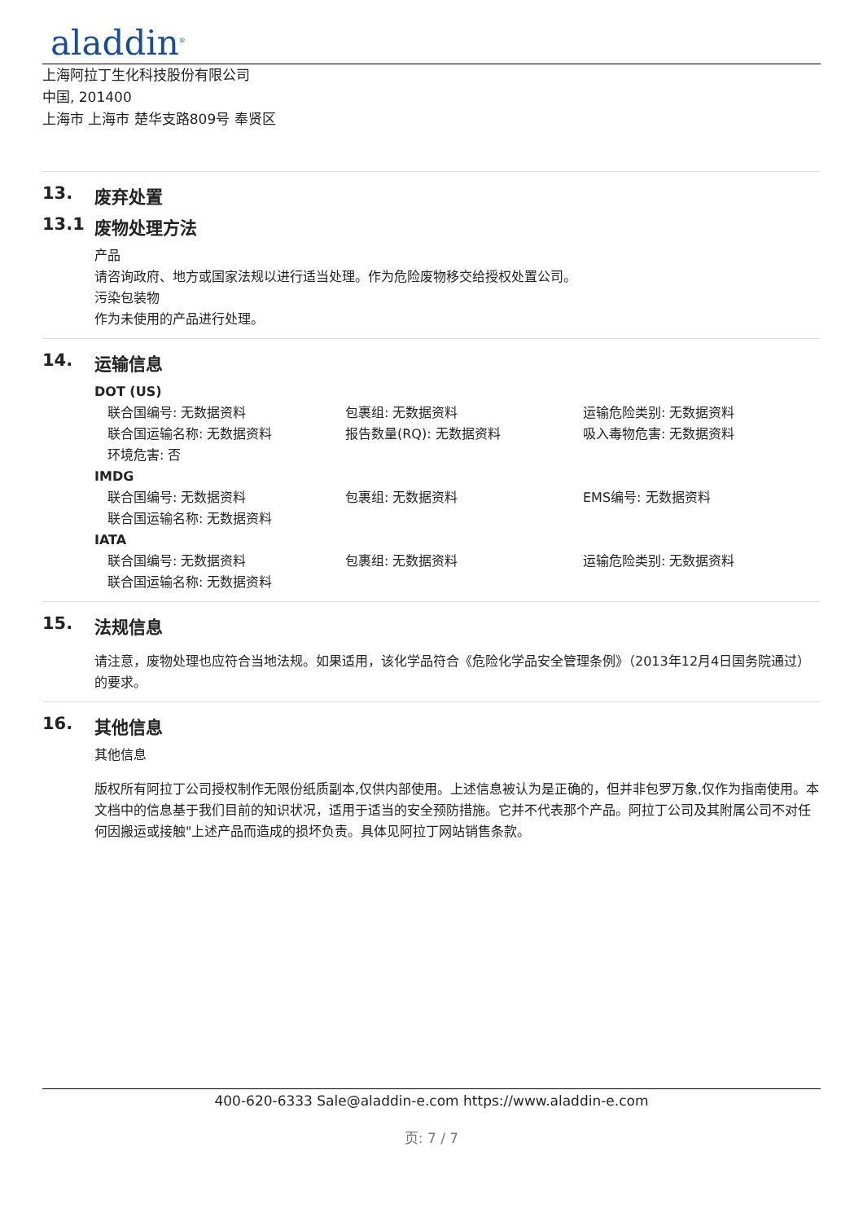aladdin<sup>®</sup>
上海阿拉丁生化科技股份有限公司
中国, 201400
上海市 上海市 楚华支路809号 奉贤区
13. 废弃处置
13.1 废物处理方法
产品
请咨询政府、地方或国家法规以进行适当处理。作为危险废物移交给授权处置公司。
污染包装物
作为未使用的产品进行处理。
14. 运输信息
DOT (US)
联合国编号: 无数据资料 包裹组: 无数据资料 运输危险类别: 无数据资料
联合国运输名称: 无数据资料 报告数量(RQ): 无数据资料 吸入毒物危害: 无数据资料
环境危害: 否
IMDG
联合国编号: 无数据资料 包裹组: 无数据资料 EMS编号: 无数据资料
联合国运输名称: 无数据资料
IATA
联合国编号: 无数据资料 包裹组: 无数据资料 运输危险类别: 无数据资料
联合国运输名称: 无数据资料
15. 法规信息
请注意，废物处理也应符合当地法规。如果适用，该化学品符合《危险化学品安全管理条例》（2013年12月4日国务院通过）的要求。
16. 其他信息
其他信息
版权所有阿拉丁公司授权制作无限份纸质副本,仅供内部使用。上述信息被认为是正确的，但并非包罗万象,仅作为指南使用。本文档中的信息基于我们目前的知识状况，适用于适当的安全预防措施。它并不代表那个产品。阿拉丁公司及其附属公司不对任何因搬运或接触"上述产品而造成的损坏负责。具体见阿拉丁网站销售条款。
400-620-6333 Sale@aladdin-e.com https://www.aladdin-e.com
页: 7 / 7